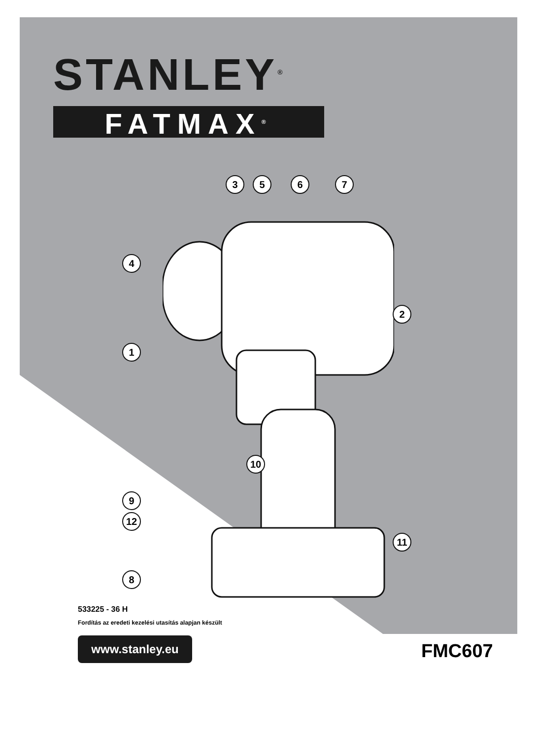STANLEY<sup>®</sup>
FATMAX<sup>®</sup>
3 5 6 7
4
2
1
10
9
12
11
8
533225 - 36 H
Fordítás az eredeti kezelési utasítás alapjan készült
www.stanley.eu FMC607